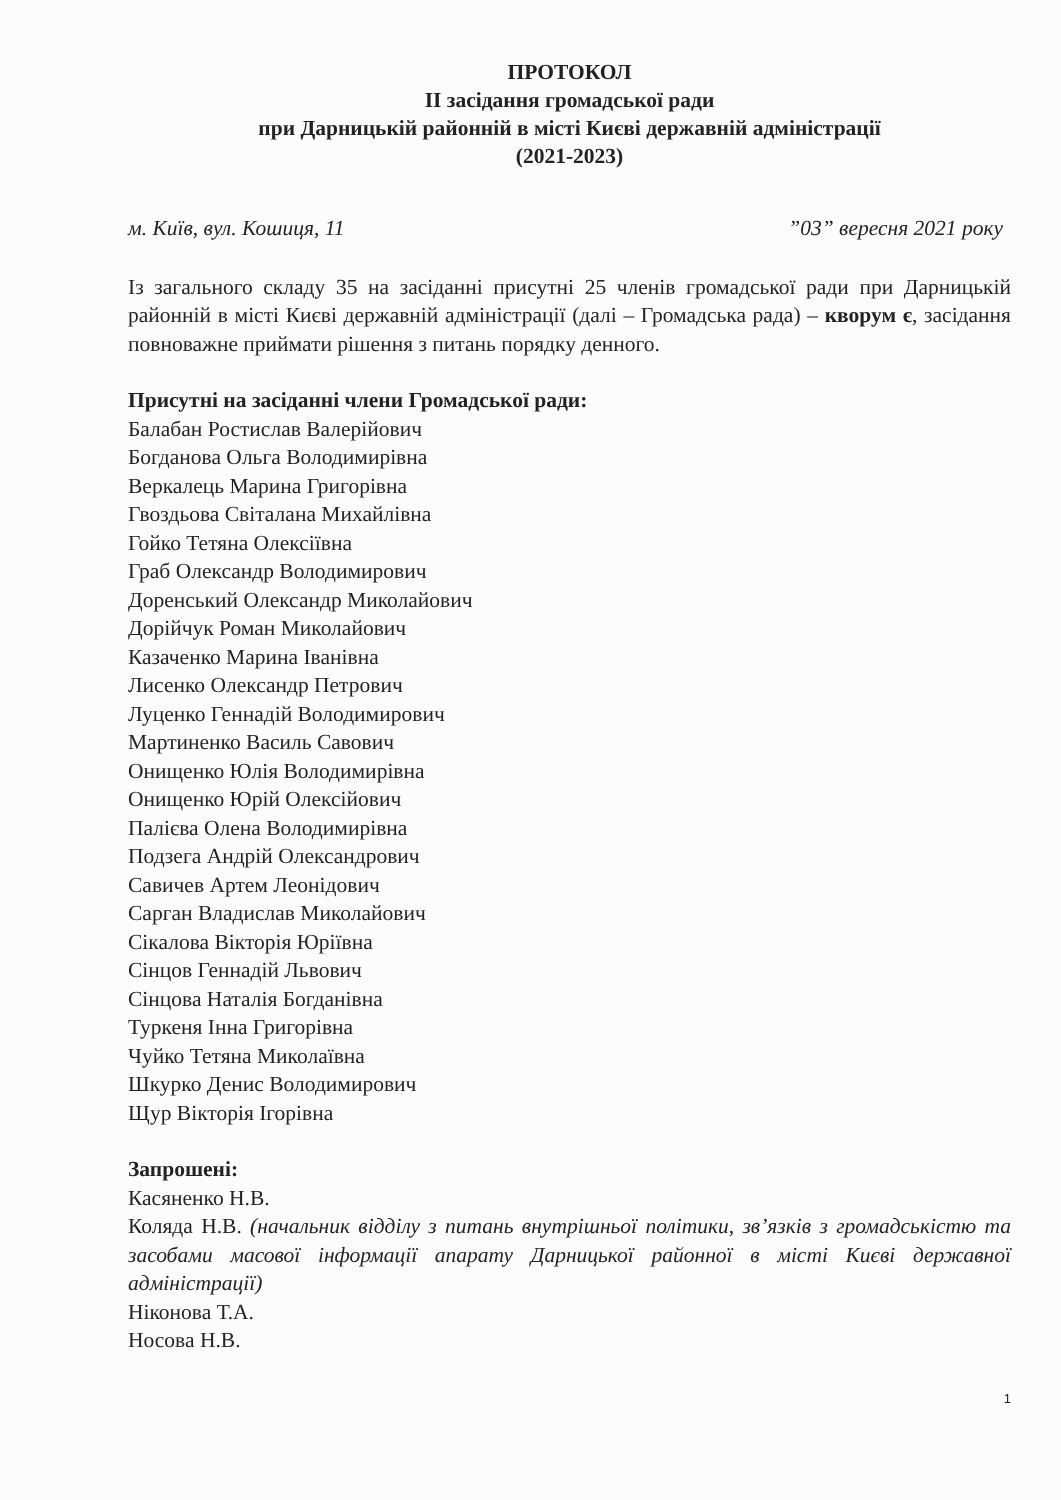ПРОТОКОЛ
ІІ засідання громадської ради
при Дарницькій районній в місті Києві державній адміністрації
(2021-2023)
м. Київ, вул. Кошиця, 11”03” вересня 2021 року
Із загального складу 35 на засіданні присутні 25 членів громадської ради при Дарницькій районній в місті Києві державній адміністрації (далі – Громадська рада) – кворум є, засідання повноважне приймати рішення з питань порядку денного.
Присутні на засіданні члени Громадської ради:
Балабан Ростислав Валерійович
Богданова Ольга Володимирівна
Веркалець Марина Григорівна
Гвоздьова Світалана Михайлівна
Гойко Тетяна Олексіївна
Граб Олександр Володимирович
Доренський Олександр Миколайович
Дорійчук Роман Миколайович
Казаченко Марина Іванівна
Лисенко Олександр Петрович
Луценко Геннадій Володимирович
Мартиненко Василь Савович
Онищенко Юлія Володимирівна
Онищенко Юрій Олексійович
Палієва Олена Володимирівна
Подзега Андрій Олександрович
Савичев Артем Леонідович
Сарган Владислав Миколайович
Сікалова Вікторія Юріївна
Сінцов Геннадій Львович
Сінцова Наталія Богданівна
Туркеня Інна Григорівна
Чуйко Тетяна Миколаївна
Шкурко Денис Володимирович
Щур Вікторія Ігорівна
Запрошені:
Касяненко Н.В.
Коляда Н.В. (начальник відділу з питань внутрішньої політики, зв’язків з громадськістю та засобами масової інформації апарату Дарницької районної в місті Києві державної адміністрації)
Ніконова Т.А.
Носова Н.В.
1